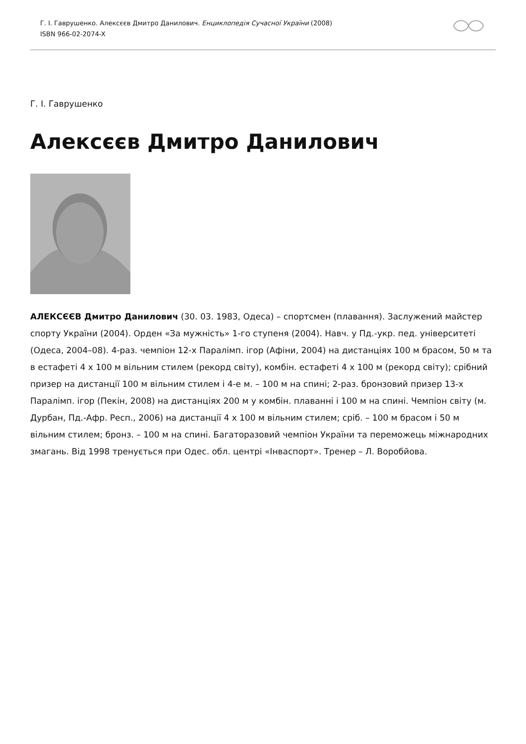Г. І. Гаврушенко. Алексєєв Дмитро Данилович. Енциклопедія Сучасної України (2008)
ISBN 966-02-2074-X
Г. І. Гаврушенко
Алексєєв Дмитро Данилович
АЛЕКСЄЄВ Дмитро Данилович (30. 03. 1983, Одеса) – спортсмен (плавання). Заслужений майстер спорту України (2004). Орден «За мужність» 1-го ступеня (2004). Навч. у Пд.-укр. пед. університеті (Одеса, 2004–08). 4-раз. чемпіон 12-х Паралімп. ігор (Афіни, 2004) на дистанціях 100 м брасом, 50 м та в естафеті 4 х 100 м вільним стилем (рекорд світу), комбін. естафеті 4 х 100 м (рекорд світу); срібний призер на дистанції 100 м вільним стилем і 4-е м. – 100 м на спині; 2-раз. бронзовий призер 13-х Паралімп. ігор (Пекін, 2008) на дистанціях 200 м у комбін. плаванні і 100 м на спині. Чемпіон світу (м. Дурбан, Пд.-Афр. Респ., 2006) на дистанції 4 х 100 м вільним стилем; сріб. – 100 м брасом і 50 м вільним стилем; бронз. – 100 м на спині. Багаторазовий чемпіон України та переможець міжнародних змагань. Від 1998 тренується при Одес. обл. центрі «Інваспорт». Тренер – Л. Воробйова.